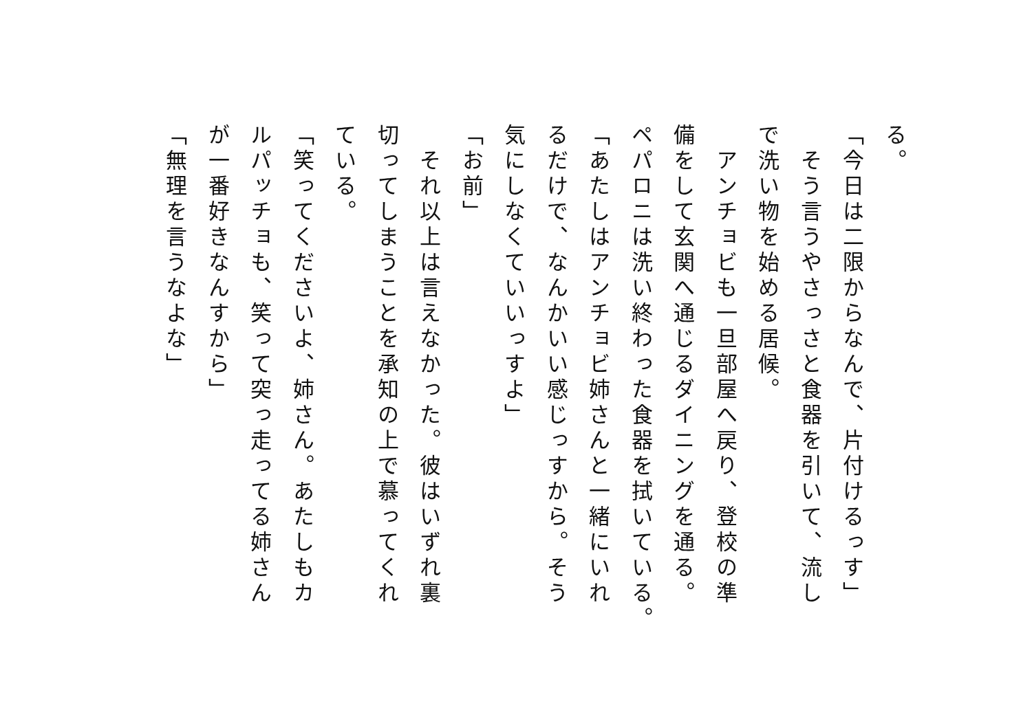る。
「今日は二限からなんで、片付けるっす」
　そう言うやさっさと食器を引いて、流し
で洗い物を始める居候。
　アンチョビも一旦部屋へ戻り、登校の準
備をして玄関へ通じるダイニングを通る。
ペパロニは洗い終わった食器を拭いている。
「あたしはアンチョビ姉さんと一緒にいれ
るだけで、なんかいい感じっすから。そう
気にしなくていいっすよ」
「お前」
　それ以上は言えなかった。彼はいずれ裏
切ってしまうことを承知の上で慕ってくれ
ている。
「笑ってくださいよ、姉さん。あたしもカ
ルパッチョも、笑って突っ走ってる姉さん
が一番好きなんすから」
「無理を言うなよな」